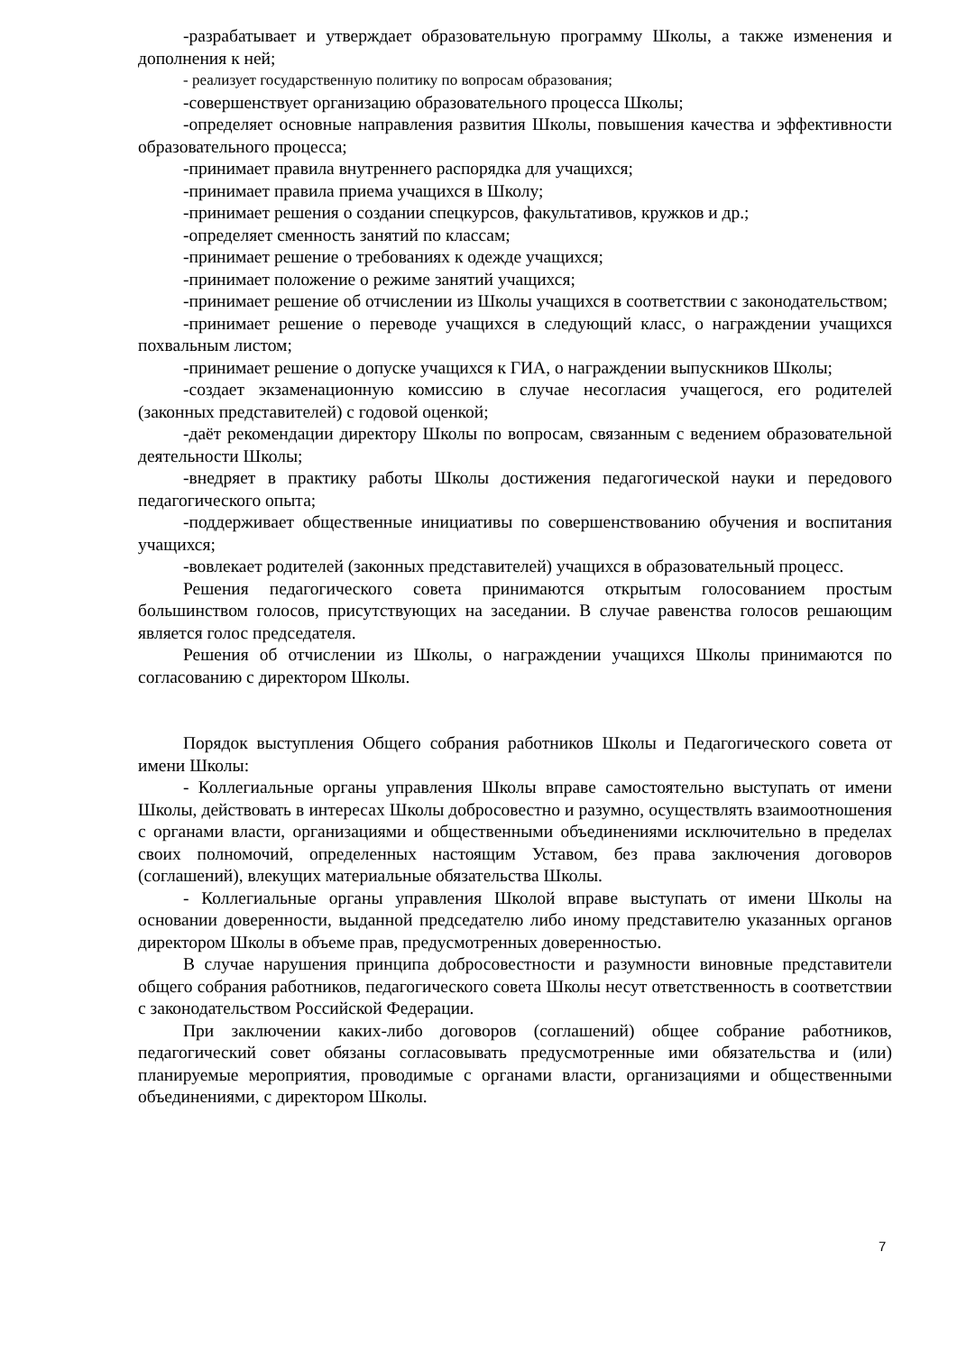-разрабатывает и утверждает образовательную программу Школы, а также изменения и дополнения к ней;
- реализует государственную политику по вопросам образования;
-совершенствует организацию образовательного процесса Школы;
-определяет основные направления развития Школы, повышения качества и эффективности образовательного процесса;
-принимает правила внутреннего распорядка для учащихся;
-принимает правила приема учащихся в Школу;
-принимает решения о создании спецкурсов, факультативов, кружков и др.;
-определяет сменность занятий по классам;
-принимает решение о требованиях к одежде учащихся;
-принимает положение о режиме занятий учащихся;
-принимает решение об отчислении из Школы учащихся в соответствии с законодательством;
-принимает решение о переводе учащихся в следующий класс, о награждении учащихся похвальным листом;
-принимает решение о допуске учащихся к ГИА, о награждении выпускников Школы;
-создает экзаменационную комиссию в случае несогласия учащегося, его родителей (законных представителей) с годовой оценкой;
-даёт рекомендации директору Школы по вопросам, связанным с ведением образовательной деятельности Школы;
-внедряет в практику работы Школы достижения педагогической науки и передового педагогического опыта;
-поддерживает общественные инициативы по совершенствованию обучения и воспитания учащихся;
-вовлекает родителей (законных представителей) учащихся в образовательный процесс.
Решения педагогического совета принимаются открытым голосованием простым большинством голосов, присутствующих на заседании. В случае равенства голосов решающим является голос председателя.
Решения об отчислении из Школы, о награждении учащихся Школы принимаются по согласованию с директором Школы.
Порядок выступления Общего собрания работников Школы и Педагогического совета от имени Школы:
- Коллегиальные органы управления Школы вправе самостоятельно выступать от имени Школы, действовать в интересах Школы добросовестно и разумно, осуществлять взаимоотношения с органами власти, организациями и общественными объединениями исключительно в пределах своих полномочий, определенных настоящим Уставом, без права заключения договоров (соглашений), влекущих материальные обязательства Школы.
- Коллегиальные органы управления Школой вправе выступать от имени Школы на основании доверенности, выданной председателю либо иному представителю указанных органов директором Школы в объеме прав, предусмотренных доверенностью.
В случае нарушения принципа добросовестности и разумности виновные представители общего собрания работников, педагогического совета Школы несут ответственность в соответствии с законодательством Российской Федерации.
При заключении каких-либо договоров (соглашений) общее собрание работников, педагогический совет обязаны согласовывать предусмотренные ими обязательства и (или) планируемые мероприятия, проводимые с органами власти, организациями и общественными объединениями, с директором Школы.
7